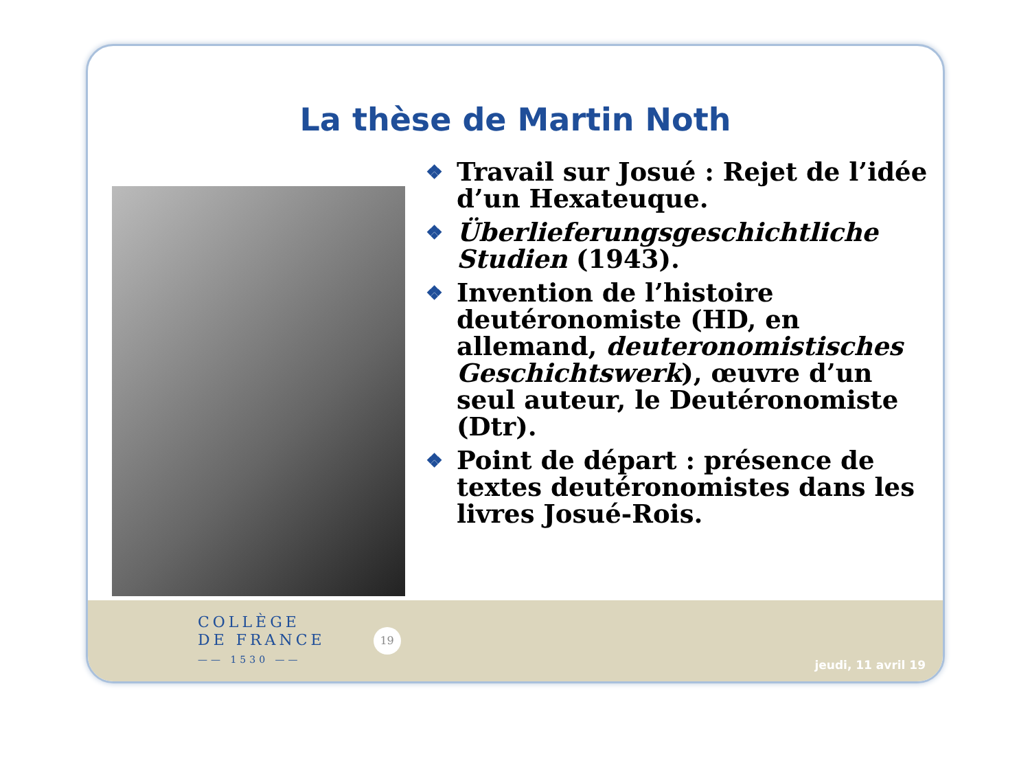La thèse de Martin Noth
❖ Travail sur Josué : Rejet de l’idée d’un Hexateuque.
❖ Überlieferungsgeschichtliche Studien (1943).
❖ Invention de l’histoire deutéronomiste (HD, en allemand, deuteronomistisches Geschichtswerk), œuvre d’un seul auteur, le Deutéronomiste (Dtr).
❖ Point de départ : présence de textes deutéronomistes dans les livres Josué-Rois.
COLLÈGE
DE FRANCE
—— 1530 ——
19
jeudi, 11 avril 19